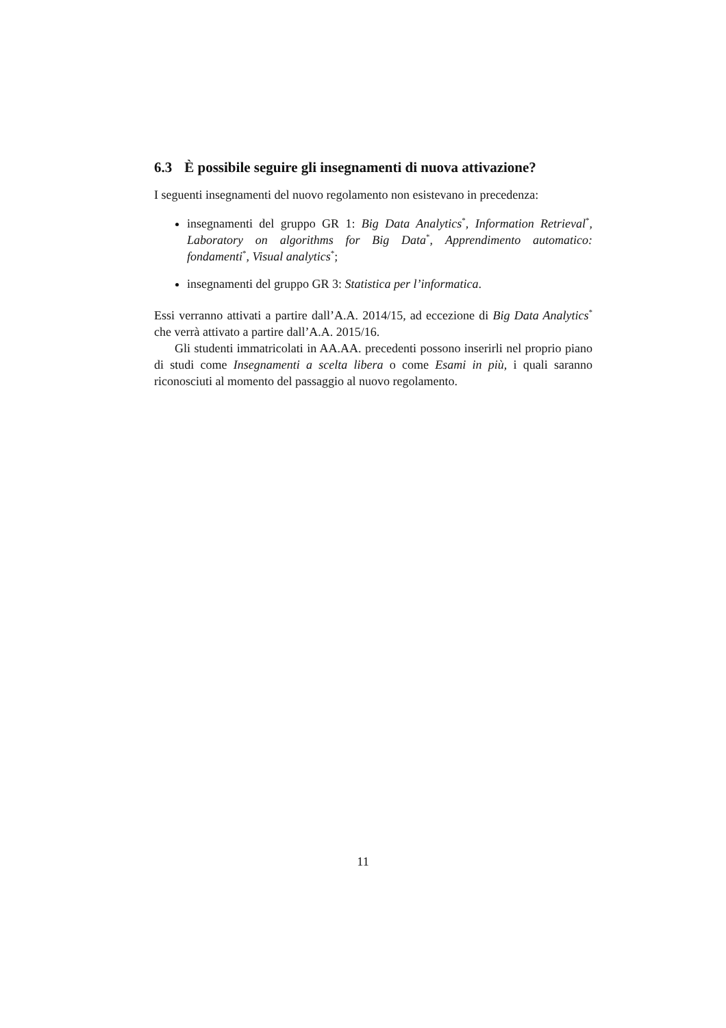6.3 È possibile seguire gli insegnamenti di nuova attivazione?
I seguenti insegnamenti del nuovo regolamento non esistevano in precedenza:
insegnamenti del gruppo GR 1: Big Data Analytics<sup>*</sup>, Information Retrieval<sup>*</sup>, Laboratory on algorithms for Big Data<sup>*</sup>, Apprendimento automatico: fondamenti<sup>*</sup>, Visual analytics<sup>*</sup>;
insegnamenti del gruppo GR 3: Statistica per l’informatica.
Essi verranno attivati a partire dall’A.A. 2014/15, ad eccezione di Big Data Analytics<sup>*</sup> che verrà attivato a partire dall’A.A. 2015/16.
Gli studenti immatricolati in AA.AA. precedenti possono inserirli nel proprio piano di studi come Insegnamenti a scelta libera o come Esami in più, i quali saranno riconosciuti al momento del passaggio al nuovo regolamento.
11